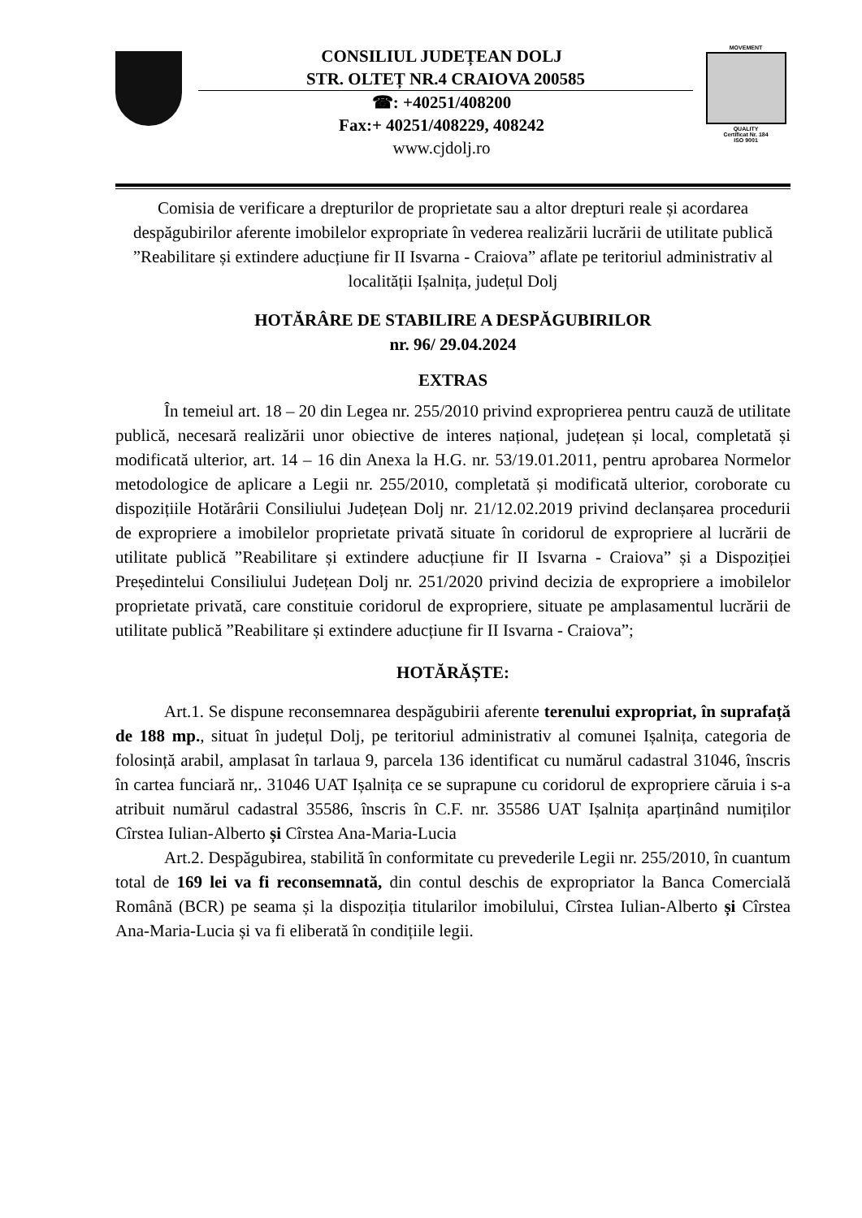CONSILIUL JUDEȚEAN DOLJ
STR. OLTEȚ NR.4 CRAIOVA 200585
☎: +40251/408200
Fax:+ 40251/408229, 408242
www.cjdolj.ro
MOVEMENT
QUALITY
Certificat Nr. 184
ISO 9001
Comisia de verificare a drepturilor de proprietate sau a altor drepturi reale și acordarea despăgubirilor aferente imobilelor expropriate în vederea realizării lucrării de utilitate publică ”Reabilitare și extindere aducțiune fir II Isvarna - Craiova” aflate pe teritoriul administrativ al localității Ișalnița, județul Dolj
HOTĂRÂRE DE STABILIRE A DESPĂGUBIRILOR
nr. 96/ 29.04.2024
EXTRAS
În temeiul art. 18 – 20 din Legea nr. 255/2010 privind exproprierea pentru cauză de utilitate publică, necesară realizării unor obiective de interes național, județean și local, completată și modificată ulterior, art. 14 – 16 din Anexa la H.G. nr. 53/19.01.2011, pentru aprobarea Normelor metodologice de aplicare a Legii nr. 255/2010, completată și modificată ulterior, coroborate cu dispozițiile Hotărârii Consiliului Județean Dolj nr. 21/12.02.2019 privind declanșarea procedurii de expropriere a imobilelor proprietate privată situate în coridorul de expropriere al lucrării de utilitate publică ”Reabilitare și extindere aducțiune fir II Isvarna - Craiova” și a Dispoziției Președintelui Consiliului Județean Dolj nr. 251/2020 privind decizia de expropriere a imobilelor proprietate privată, care constituie coridorul de expropriere, situate pe amplasamentul lucrării de utilitate publică ”Reabilitare și extindere aducțiune fir II Isvarna - Craiova”;
HOTĂRĂȘTE:
Art.1. Se dispune reconsemnarea despăgubirii aferente terenului expropriat, în suprafață de 188 mp., situat în județul Dolj, pe teritoriul administrativ al comunei Ișalnița, categoria de folosință arabil, amplasat în tarlaua 9, parcela 136 identificat cu numărul cadastral 31046, înscris în cartea funciară nr,. 31046 UAT Ișalnița ce se suprapune cu coridorul de expropriere căruia i s-a atribuit numărul cadastral 35586, înscris în C.F. nr. 35586 UAT Ișalnița aparținând numiților Cîrstea Iulian-Alberto și Cîrstea Ana-Maria-Lucia
Art.2. Despăgubirea, stabilită în conformitate cu prevederile Legii nr. 255/2010, în cuantum total de 169 lei va fi reconsemnată, din contul deschis de expropriator la Banca Comercială Română (BCR) pe seama și la dispoziția titularilor imobilului, Cîrstea Iulian-Alberto și Cîrstea Ana-Maria-Lucia și va fi eliberată în condițiile legii.